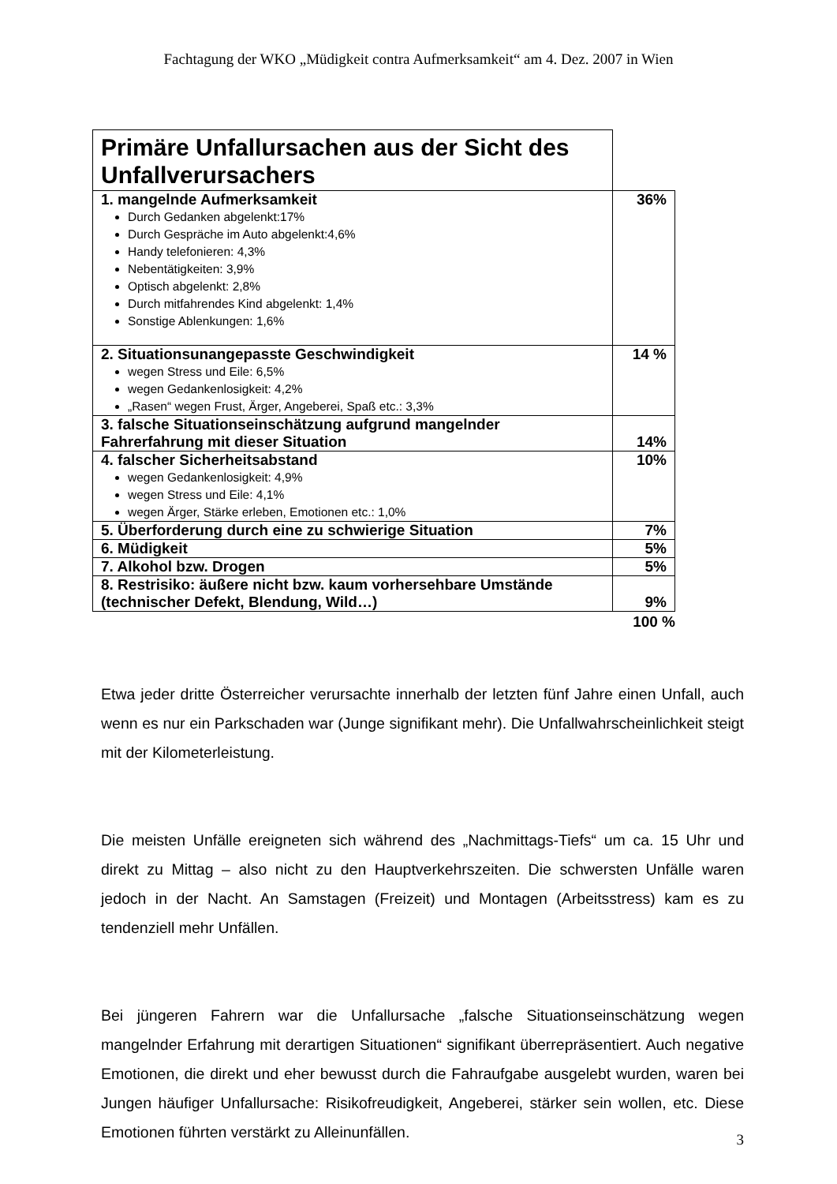Fachtagung der WKO „Müdigkeit contra Aufmerksamkeit“ am 4. Dez. 2007 in Wien
| Primäre Unfallursachen aus der Sicht des Unfallverursachers | |
| 1. mangelnde Aufmerksamkeit Durch Gedanken abgelenkt:17% Durch Gespräche im Auto abgelenkt:4,6% Handy telefonieren: 4,3% Nebentätigkeiten: 3,9% Optisch abgelenkt: 2,8% Durch mitfahrendes Kind abgelenkt: 1,4% Sonstige Ablenkungen: 1,6% | 36% |
| 2. Situationsunangepasste Geschwindigkeit wegen Stress und Eile: 6,5% wegen Gedankenlosigkeit: 4,2% „Rasen“ wegen Frust, Ärger, Angeberei, Spaß etc.: 3,3% | 14 % |
| 3. falsche Situationseinschätzung aufgrund mangelnder Fahrerfahrung mit dieser Situation | 14% |
| 4. falscher Sicherheitsabstand wegen Gedankenlosigkeit: 4,9% wegen Stress und Eile: 4,1% wegen Ärger, Stärke erleben, Emotionen etc.: 1,0% | 10% |
| 5. Überforderung durch eine zu schwierige Situation | 7% |
| 6. Müdigkeit | 5% |
| 7. Alkohol bzw. Drogen | 5% |
| 8. Restrisiko: äußere nicht bzw. kaum vorhersehbare Umstände (technischer Defekt, Blendung, Wild…) | 9% |
100 %
Etwa jeder dritte Österreicher verursachte innerhalb der letzten fünf Jahre einen Unfall, auch wenn es nur ein Parkschaden war (Junge signifikant mehr). Die Unfallwahrscheinlichkeit steigt mit der Kilometerleistung.
Die meisten Unfälle ereigneten sich während des „Nachmittags-Tiefs“ um ca. 15 Uhr und direkt zu Mittag – also nicht zu den Hauptverkehrszeiten. Die schwersten Unfälle waren jedoch in der Nacht. An Samstagen (Freizeit) und Montagen (Arbeitsstress) kam es zu tendenziell mehr Unfällen.
Bei jüngeren Fahrern war die Unfallursache „falsche Situationseinschätzung wegen mangelnder Erfahrung mit derartigen Situationen“ signifikant überrepräsentiert. Auch negative Emotionen, die direkt und eher bewusst durch die Fahraufgabe ausgelebt wurden, waren bei Jungen häufiger Unfallursache: Risikofreudigkeit, Angeberei, stärker sein wollen, etc. Diese Emotionen führten verstärkt zu Alleinunfällen.
3